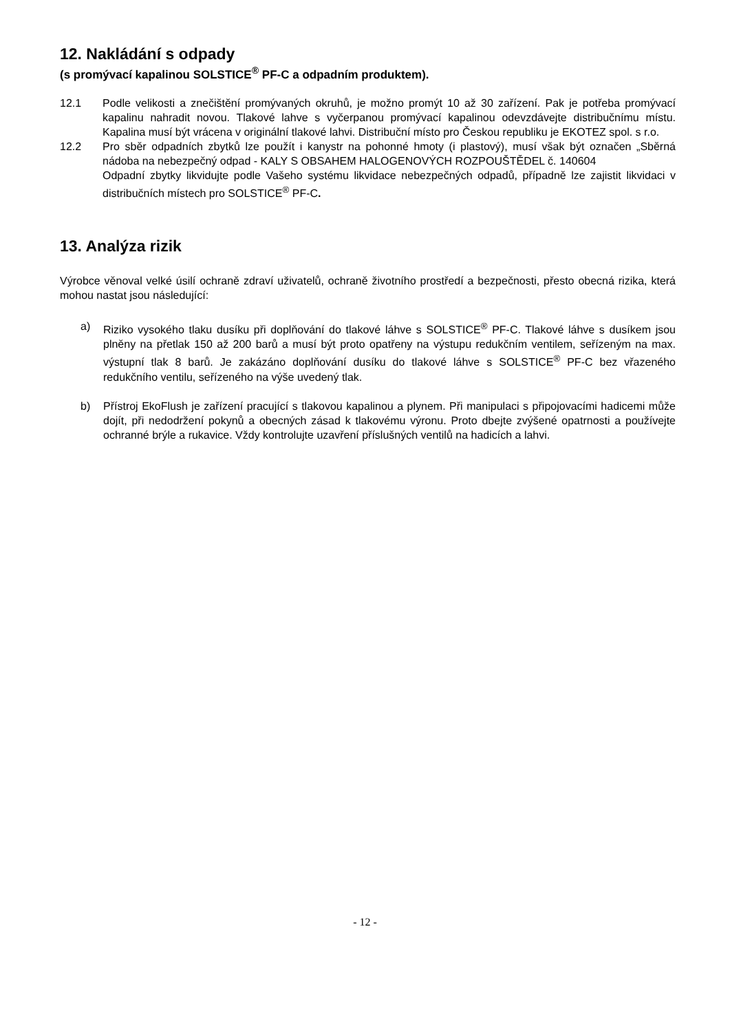12. Nakládání s odpady
(s promývací kapalinou SOLSTICE<sup>®</sup> PF-C a odpadním produktem).
12.1 Podle velikosti a znečištění promývaných okruhů, je možno promýt 10 až 30 zařízení. Pak je potřeba promývací kapalinu nahradit novou. Tlakové lahve s vyčerpanou promývací kapalinou odevzdávejte distribučnímu místu. Kapalina musí být vrácena v originální tlakové lahvi. Distribuční místo pro Českou republiku je EKOTEZ spol. s r.o.
12.2 Pro sběr odpadních zbytků lze použít i kanystr na pohonné hmoty (i plastový), musí však být označen „Sběrná nádoba na nebezpečný odpad - KALY S OBSAHEM HALOGENOVÝCH ROZPOUŠTĚDEL č. 140604
Odpadní zbytky likvidujte podle Vašeho systému likvidace nebezpečných odpadů, případně lze zajistit likvidaci v distribučních místech pro SOLSTICE<sup>®</sup> PF-C.
13. Analýza rizik
Výrobce věnoval velké úsilí ochraně zdraví uživatelů, ochraně životního prostředí a bezpečnosti, přesto obecná rizika, která mohou nastat jsou následující:
a) Riziko vysokého tlaku dusíku při doplňování do tlakové láhve s SOLSTICE<sup>®</sup> PF-C. Tlakové láhve s dusíkem jsou plněny na přetlak 150 až 200 barů a musí být proto opatřeny na výstupu redukčním ventilem, seřízeným na max. výstupní tlak 8 barů. Je zakázáno doplňování dusíku do tlakové láhve s SOLSTICE<sup>®</sup> PF-C bez vřazeného redukčního ventilu, seřízeného na výše uvedený tlak.
b) Přístroj EkoFlush je zařízení pracující s tlakovou kapalinou a plynem. Při manipulaci s připojovacími hadicemi může dojít, při nedodržení pokynů a obecných zásad k tlakovému výronu. Proto dbejte zvýšené opatrnosti a používejte ochranné brýle a rukavice. Vždy kontrolujte uzavření příslušných ventilů na hadicích a lahvi.
- 12 -